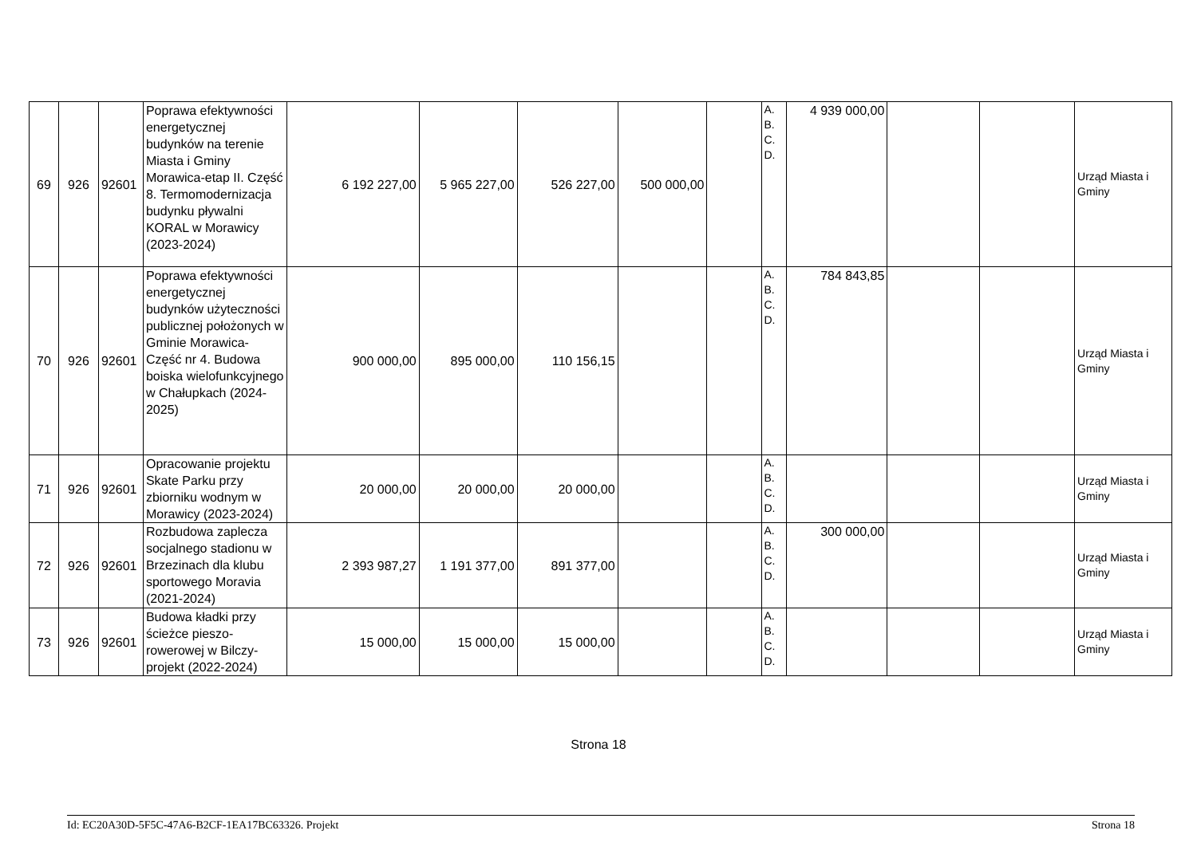| 69 | 926 | 92601 | Poprawa efektywności energetycznej budynków na terenie Miasta i Gminy Morawica-etap II. Część 8. Termomodernizacja budynku pływalni KORAL w Morawicy (2023-2024) | 6 192 227,00 | 5 965 227,00 | 526 227,00 | 500 000,00 | | A. B. C. D. | 4 939 000,00 | | | Urząd Miasta i Gminy |
| 70 | 926 | 92601 | Poprawa efektywności energetycznej budynków użyteczności publicznej położonych w Gminie Morawica- Część nr 4. Budowa boiska wielofunkcyjnego w Chałupkach (2024-2025) | 900 000,00 | 895 000,00 | 110 156,15 | | | A. B. C. D. | 784 843,85 | | | Urząd Miasta i Gminy |
| 71 | 926 | 92601 | Opracowanie projektu Skate Parku przy zbiorniku wodnym w Morawicy (2023-2024) | 20 000,00 | 20 000,00 | 20 000,00 | | | A. B. C. D. | | | | Urząd Miasta i Gminy |
| 72 | 926 | 92601 | Rozbudowa zaplecza socjalnego stadionu w Brzezinach dla klubu sportowego Moravia (2021-2024) | 2 393 987,27 | 1 191 377,00 | 891 377,00 | | | A. B. C. D. | 300 000,00 | | | Urząd Miasta i Gminy |
| 73 | 926 | 92601 | Budowa kładki przy ścieżce pieszo-rowerowej w Bilczy-projekt (2022-2024) | 15 000,00 | 15 000,00 | 15 000,00 | | | A. B. C. D. | | | | Urząd Miasta i Gminy |
Strona 18
Id: EC20A30D-5F5C-47A6-B2CF-1EA17BC63326. Projekt Strona 18